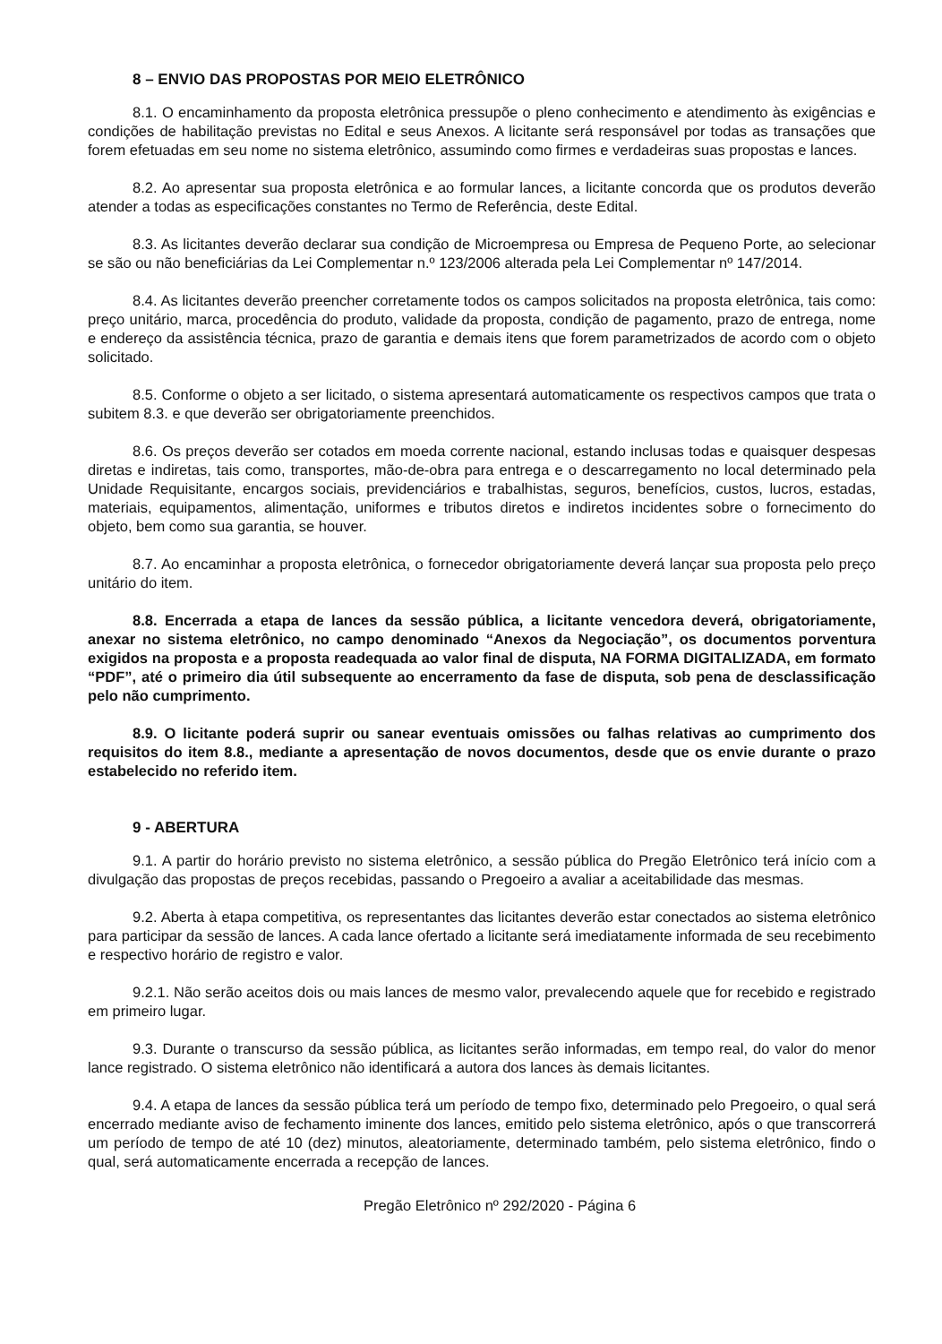8 – ENVIO DAS PROPOSTAS POR MEIO ELETRÔNICO
8.1. O encaminhamento da proposta eletrônica pressupõe o pleno conhecimento e atendimento às exigências e condições de habilitação previstas no Edital e seus Anexos. A licitante será responsável por todas as transações que forem efetuadas em seu nome no sistema eletrônico, assumindo como firmes e verdadeiras suas propostas e lances.
8.2. Ao apresentar sua proposta eletrônica e ao formular lances, a licitante concorda que os produtos deverão atender a todas as especificações constantes no Termo de Referência, deste Edital.
8.3. As licitantes deverão declarar sua condição de Microempresa ou Empresa de Pequeno Porte, ao selecionar se são ou não beneficiárias da Lei Complementar n.º 123/2006 alterada pela Lei Complementar nº 147/2014.
8.4. As licitantes deverão preencher corretamente todos os campos solicitados na proposta eletrônica, tais como: preço unitário, marca, procedência do produto, validade da proposta, condição de pagamento, prazo de entrega, nome e endereço da assistência técnica, prazo de garantia e demais itens que forem parametrizados de acordo com o objeto solicitado.
8.5. Conforme o objeto a ser licitado, o sistema apresentará automaticamente os respectivos campos que trata o subitem 8.3. e que deverão ser obrigatoriamente preenchidos.
8.6. Os preços deverão ser cotados em moeda corrente nacional, estando inclusas todas e quaisquer despesas diretas e indiretas, tais como, transportes, mão-de-obra para entrega e o descarregamento no local determinado pela Unidade Requisitante, encargos sociais, previdenciários e trabalhistas, seguros, benefícios, custos, lucros, estadas, materiais, equipamentos, alimentação, uniformes e tributos diretos e indiretos incidentes sobre o fornecimento do objeto, bem como sua garantia, se houver.
8.7. Ao encaminhar a proposta eletrônica, o fornecedor obrigatoriamente deverá lançar sua proposta pelo preço unitário do item.
8.8. Encerrada a etapa de lances da sessão pública, a licitante vencedora deverá, obrigatoriamente, anexar no sistema eletrônico, no campo denominado “Anexos da Negociação”, os documentos porventura exigidos na proposta e a proposta readequada ao valor final de disputa, NA FORMA DIGITALIZADA, em formato “PDF”, até o primeiro dia útil subsequente ao encerramento da fase de disputa, sob pena de desclassificação pelo não cumprimento.
8.9. O licitante poderá suprir ou sanear eventuais omissões ou falhas relativas ao cumprimento dos requisitos do item 8.8., mediante a apresentação de novos documentos, desde que os envie durante o prazo estabelecido no referido item.
9 - ABERTURA
9.1. A partir do horário previsto no sistema eletrônico, a sessão pública do Pregão Eletrônico terá início com a divulgação das propostas de preços recebidas, passando o Pregoeiro a avaliar a aceitabilidade das mesmas.
9.2. Aberta à etapa competitiva, os representantes das licitantes deverão estar conectados ao sistema eletrônico para participar da sessão de lances. A cada lance ofertado a licitante será imediatamente informada de seu recebimento e respectivo horário de registro e valor.
9.2.1. Não serão aceitos dois ou mais lances de mesmo valor, prevalecendo aquele que for recebido e registrado em primeiro lugar.
9.3. Durante o transcurso da sessão pública, as licitantes serão informadas, em tempo real, do valor do menor lance registrado. O sistema eletrônico não identificará a autora dos lances às demais licitantes.
9.4. A etapa de lances da sessão pública terá um período de tempo fixo, determinado pelo Pregoeiro, o qual será encerrado mediante aviso de fechamento iminente dos lances, emitido pelo sistema eletrônico, após o que transcorrerá um período de tempo de até 10 (dez) minutos, aleatoriamente, determinado também, pelo sistema eletrônico, findo o qual, será automaticamente encerrada a recepção de lances.
Pregão Eletrônico nº 292/2020 - Página 6